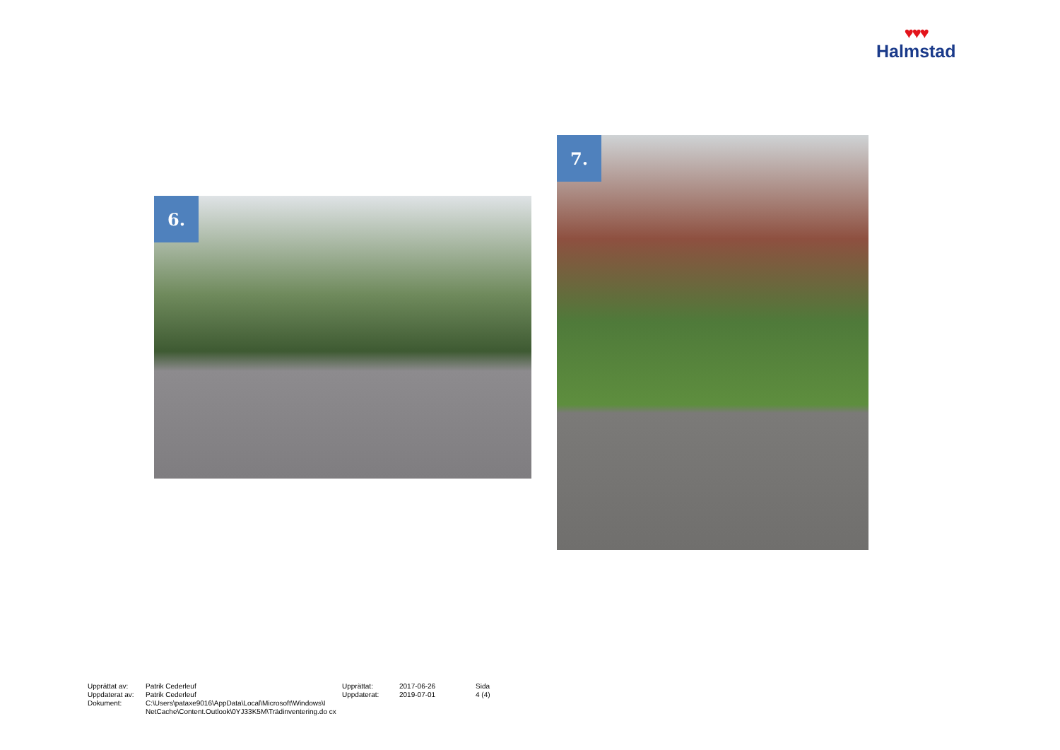♥♥♥
Halmstad
6.
7.
| Upprättat av: | Patrik Cederleuf | Upprättat: | 2017-06-26 | Sida |
| Uppdaterat av: | Patrik Cederleuf | Uppdaterat: | 2019-07-01 | 4 (4) |
| Dokument: | C:\Users\pataxe9016\AppData\Local\Microsoft\Windows\I NetCache\Content.Outlook\0YJ33K5M\Trädinventering.do cx | | | |